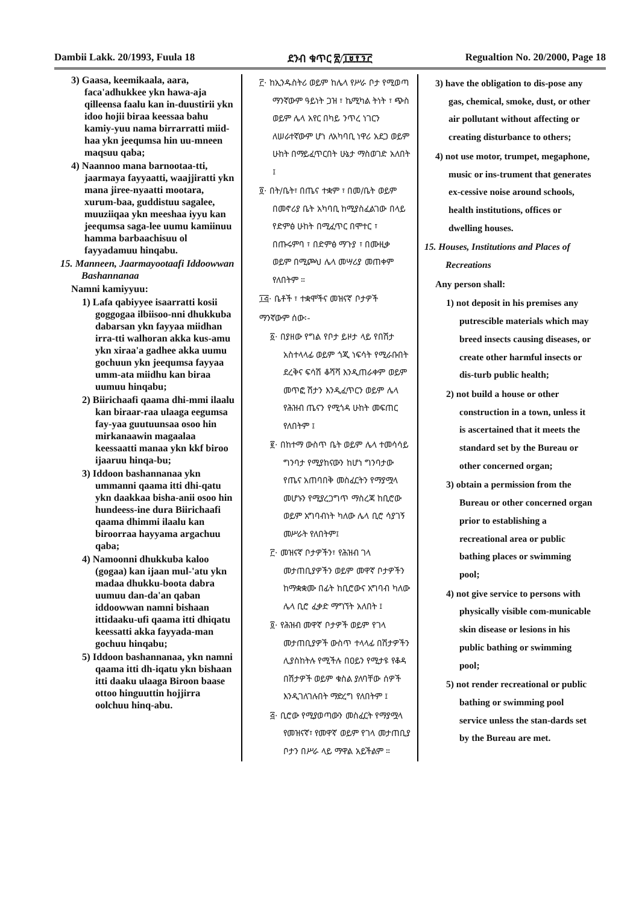Dambii Lakk. 20/1993, Fuula 18 ደንብ ቁጥር ፳/፲፱፻፺፫ Regualtion No. 20/2000, Page 18
3) Gaasa, keemikaala, aara, faca'adhukkee ykn hawa-aja qilleensa faalu kan in-duustirii ykn idoo hojii biraa keessaa bahu kamiy-yuu nama birrarratti miid-haa ykn jeequmsa hin uu-mneen maqsuu qaba;
4) Naannoo mana barnootaa-tti, jaarmaya fayyaatti, waajjiratti ykn mana jiree-nyaatti mootara, xurum-baa, guddistuu sagalee, muuziiqaa ykn meeshaa iyyu kan jeequmsa saga-lee uumu kamiinuu hamma barbaachisuu ol fayyadamuu hinqabu.
15. Manneen, Jaarmayootaafi Iddoowwan Bashannanaa
Namni kamiyyuu:
1) Lafa qabiyyee isaarratti kosii goggogaa ilbiisoo-nni dhukkuba dabarsan ykn fayyaa miidhan irra-tti walhoran akka kus-amu ykn xiraa'a gadhee akka uumu gochuun ykn jeequmsa fayyaa umm-ata miidhu kan biraa uumuu hinqabu;
2) Biirichaafi qaama dhi-mmi ilaalu kan biraar-raa ulaaga eegumsa fay-yaa guutuunsaa osoo hin mirkanaawin magaalaa keessaatti manaa ykn kkf biroo ijaaruu hinqa-bu;
3) Iddoon bashannanaa ykn ummanni qaama itti dhi-qatu ykn daakkaa bisha-anii osoo hin hundeess-ine dura Biirichaafi qaama dhimmi ilaalu kan biroorraa hayyama argachuu qaba;
4) Namoonni dhukkuba kaloo (gogaa) kan ijaan mul-'atu ykn madaa dhukku-boota dabra uumuu dan-da'an qaban iddoowwan namni bishaan ittidaaku-ufi qaama itti dhiqatu keessatti akka fayyada-man gochuu hinqabu;
5) Iddoon bashannanaa, ykn namni qaama itti dh-iqatu ykn bishaan itti daaku ulaaga Biroon baase ottoo hinguuttin hojjirra oolchuu hinq-abu.
፫· ከኢንዱስትሪ ወይም ከሌላ የሥራ ቦታ የሚወጣ ማንኛውም ዓይነት ጋዝ ፣ ኬሚካል ትነት ፣ ጭስ ወይም ሌላ አየር በካይ ንጥረ ነገርን ለሠራተኛውም ሆነ ለአካባቢ ነዋሪ አደጋ ወይም ሁከት በማይፈጥርበት ሁኔታ ማስወገድ አለበት ፤
፬· በት/ቤት፣ በጤና ተቋም ፣ በመ/ቤት ወይም በመኖሪያ ቤት አካባቢ ከሚያስፈልገው በላይ የድምፅ ሁከት በሚፈጥር በሞተር ፣ በጡሩምባ ፣ በድምፅ ማጉያ ፣ በሙዚቃ ወይም በሚጮህ ሌላ መሣሪያ መጠቀም የለበትም ።
፲፭· ቤቶች ፣ ተቋሞችና መዝናኛ ቦታዎች
ማንኛውም ሰው፡-
፩· በያዘው የግል የቦታ ይዞታ ላይ የበሽታ አስተላላፊ ወይም ጎጂ ነፍሳት የሚራቡበት ደረቅና ፍሳሽ ቆሻሻ እንዲጠራቀም ወይም መጥፎ ሽታን እንዲፈጥርን ወይም ሌላ የሕዝብ ጤናን የሚጎዳ ሁከት መፍጠር የለበትም ፤
፪· በከተማ ውስጥ ቤት ወይም ሌላ ተመሳሳይ ግንባታ የሚያከናውን ከሆነ ግንባታው የጤና አጠባበቅ መስፈርትን የማያሟላ መሆኑን የሚያረጋግጥ ማስረጃ ከቢሮው ወይም አግባብነት ካለው ሌላ ቢሮ ሳያገኝ መሥራት የለበትም፤
፫· መዝናኛ ቦታዎችን፣ የሕዝብ ገላ መታጠቢያዎችን ወይም መዋኛ ቦታዎችን ከማቋቋሙ በፊት ከቢሮውና አግባብ ካለው ሌላ ቢሮ ፈቃድ ማግኘት አለበት ፤
፬· የሕዝብ መዋኛ ቦታዎች ወይም የገላ መታጠቢያዎች ውስጥ ተላላፊ በሽታዎችን ሊያስከትሉ የሚችሉ በዐይን የሚታዩ የቆዳ በሽታዎች ወይም ቁስል ያለባቸው ሰዎች እንዲገለገሉበት ማድረግ የለበትም ፤
፭· ቢሮው የሚያወጣውን መስፈርት የማያሟላ የመዝናኛ፣ የመዋኛ ወይም የገላ መታጠቢያ ቦታን በሥራ ላይ ማዋል አይችልም ።
3) have the obligation to dis-pose any gas, chemical, smoke, dust, or other air pollutant without affecting or creating disturbance to others;
4) not use motor, trumpet, megaphone, music or ins-trument that generates ex-cessive noise around schools, health institutions, offices or dwelling houses.
15. Houses, Institutions and Places of Recreations
Any person shall:
1) not deposit in his premises any putrescible materials which may breed insects causing diseases, or create other harmful insects or dis-turb public health;
2) not build a house or other construction in a town, unless it is ascertained that it meets the standard set by the Bureau or other concerned organ;
3) obtain a permission from the Bureau or other concerned organ prior to establishing a recreational area or public bathing places or swimming pool;
4) not give service to persons with physically visible com-municable skin disease or lesions in his public bathing or swimming pool;
5) not render recreational or public bathing or swimming pool service unless the stan-dards set by the Bureau are met.